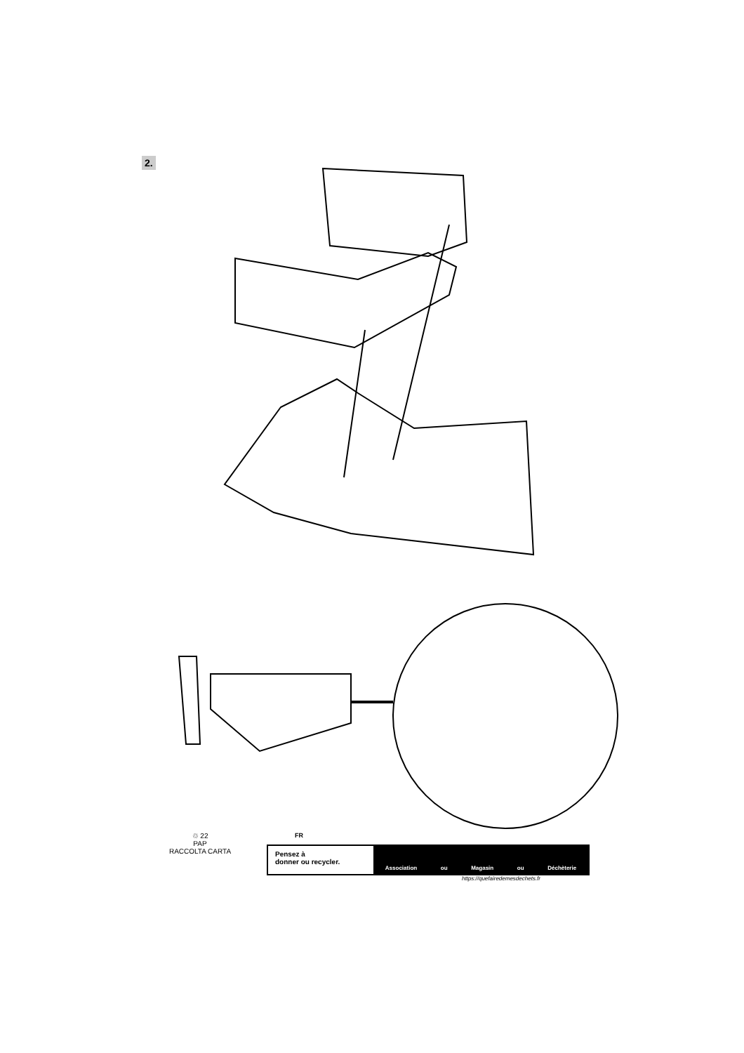2.
♲ 22
PAP
RACCOLTA CARTA
FR
Pensez à
donner ou recycler.
Association ou Magasin ou Déchèterie
https://quefairedemesdechets.fr